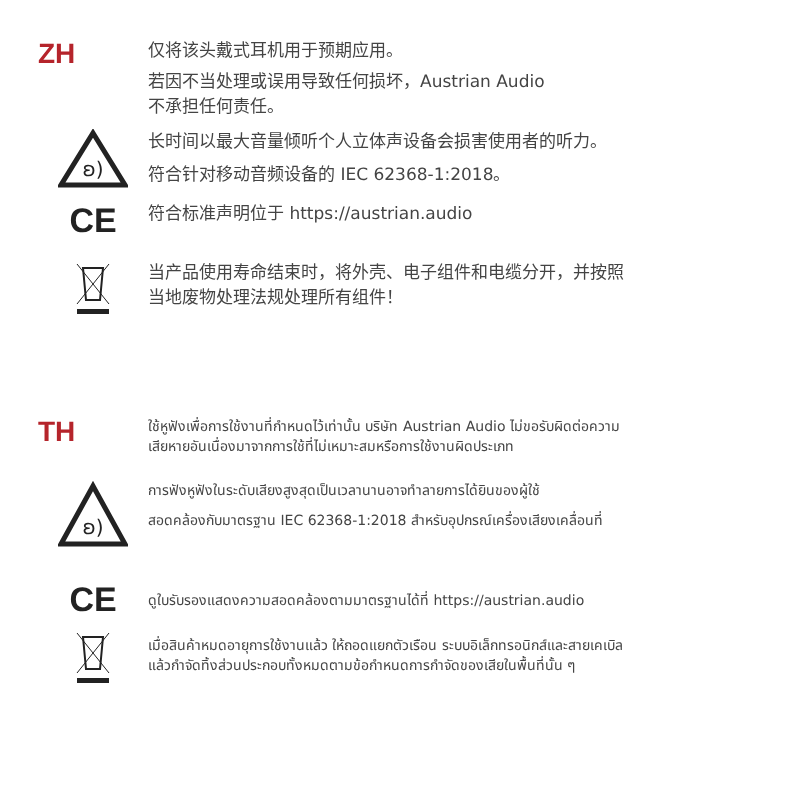ZH
仅将该头戴式耳机用于预期应用。
若因不当处理或误用导致任何损坏，Austrian Audio
不承担任何责任。
ʚ)
长时间以最大音量倾听个人立体声设备会损害使用者的听力。
符合针对移动音频设备的 IEC 62368-1:2018。
CE
符合标准声明位于 https://austrian.audio
当产品使用寿命结束时，将外壳、电子组件和电缆分开，并按照
当地废物处理法规处理所有组件！
TH
ใช้หูฟังเพื่อการใช้งานที่กำหนดไว้เท่านั้น บริษัท Austrian Audio ไม่ขอรับผิดต่อความ
เสียหายอันเนื่องมาจากการใช้ที่ไม่เหมาะสมหรือการใช้งานผิดประเภท
ʚ)
การฟังหูฟังในระดับเสียงสูงสุดเป็นเวลานานอาจทำลายการได้ยินของผู้ใช้
สอดคล้องกับมาตรฐาน IEC 62368-1:2018 สำหรับอุปกรณ์เครื่องเสียงเคลื่อนที่
CE
ดูใบรับรองแสดงความสอดคล้องตามมาตรฐานได้ที่ https://austrian.audio
เมื่อสินค้าหมดอายุการใช้งานแล้ว ให้ถอดแยกตัวเรือน ระบบอิเล็กทรอนิกส์และสายเคเบิล
แล้วกำจัดทิ้งส่วนประกอบทั้งหมดตามข้อกำหนดการกำจัดของเสียในพื้นที่นั้น ๆ